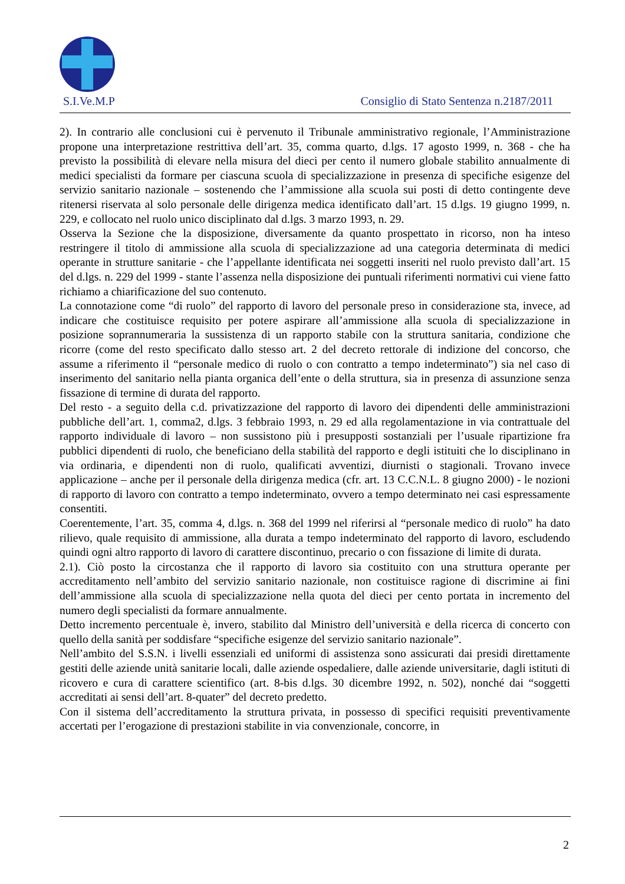S.I.Ve.M.P Consiglio di Stato Sentenza n.2187/2011
2). In contrario alle conclusioni cui è pervenuto il Tribunale amministrativo regionale, l’Amministrazione propone una interpretazione restrittiva dell’art. 35, comma quarto, d.lgs. 17 agosto 1999, n. 368 - che ha previsto la possibilità di elevare nella misura del dieci per cento il numero globale stabilito annualmente di medici specialisti da formare per ciascuna scuola di specializzazione in presenza di specifiche esigenze del servizio sanitario nazionale – sostenendo che l’ammissione alla scuola sui posti di detto contingente deve ritenersi riservata al solo personale delle dirigenza medica identificato dall’art. 15 d.lgs. 19 giugno 1999, n. 229, e collocato nel ruolo unico disciplinato dal d.lgs. 3 marzo 1993, n. 29.
Osserva la Sezione che la disposizione, diversamente da quanto prospettato in ricorso, non ha inteso restringere il titolo di ammissione alla scuola di specializzazione ad una categoria determinata di medici operante in strutture sanitarie - che l’appellante identificata nei soggetti inseriti nel ruolo previsto dall’art. 15 del d.lgs. n. 229 del 1999 - stante l’assenza nella disposizione dei puntuali riferimenti normativi cui viene fatto richiamo a chiarificazione del suo contenuto.
La connotazione come “di ruolo” del rapporto di lavoro del personale preso in considerazione sta, invece, ad indicare che costituisce requisito per potere aspirare all’ammissione alla scuola di specializzazione in posizione soprannumeraria la sussistenza di un rapporto stabile con la struttura sanitaria, condizione che ricorre (come del resto specificato dallo stesso art. 2 del decreto rettorale di indizione del concorso, che assume a riferimento il “personale medico di ruolo o con contratto a tempo indeterminato”) sia nel caso di inserimento del sanitario nella pianta organica dell’ente o della struttura, sia in presenza di assunzione senza fissazione di termine di durata del rapporto.
Del resto - a seguito della c.d. privatizzazione del rapporto di lavoro dei dipendenti delle amministrazioni pubbliche dell’art. 1, comma2, d.lgs. 3 febbraio 1993, n. 29 ed alla regolamentazione in via contrattuale del rapporto individuale di lavoro – non sussistono più i presupposti sostanziali per l’usuale ripartizione fra pubblici dipendenti di ruolo, che beneficiano della stabilità del rapporto e degli istituiti che lo disciplinano in via ordinaria, e dipendenti non di ruolo, qualificati avventizi, diurnisti o stagionali. Trovano invece applicazione – anche per il personale della dirigenza medica (cfr. art. 13 C.C.N.L. 8 giugno 2000) - le nozioni di rapporto di lavoro con contratto a tempo indeterminato, ovvero a tempo determinato nei casi espressamente consentiti.
Coerentemente, l’art. 35, comma 4, d.lgs. n. 368 del 1999 nel riferirsi al “personale medico di ruolo” ha dato rilievo, quale requisito di ammissione, alla durata a tempo indeterminato del rapporto di lavoro, escludendo quindi ogni altro rapporto di lavoro di carattere discontinuo, precario o con fissazione di limite di durata.
2.1). Ciò posto la circostanza che il rapporto di lavoro sia costituito con una struttura operante per accreditamento nell’ambito del servizio sanitario nazionale, non costituisce ragione di discrimine ai fini dell’ammissione alla scuola di specializzazione nella quota del dieci per cento portata in incremento del numero degli specialisti da formare annualmente.
Detto incremento percentuale è, invero, stabilito dal Ministro dell’università e della ricerca di concerto con quello della sanità per soddisfare “specifiche esigenze del servizio sanitario nazionale”.
Nell’ambito del S.S.N. i livelli essenziali ed uniformi di assistenza sono assicurati dai presidi direttamente gestiti delle aziende unità sanitarie locali, dalle aziende ospedaliere, dalle aziende universitarie, dagli istituti di ricovero e cura di carattere scientifico (art. 8-bis d.lgs. 30 dicembre 1992, n. 502), nonché dai “soggetti accreditati ai sensi dell’art. 8-quater” del decreto predetto.
Con il sistema dell’accreditamento la struttura privata, in possesso di specifici requisiti preventivamente accertati per l’erogazione di prestazioni stabilite in via convenzionale, concorre, in
2